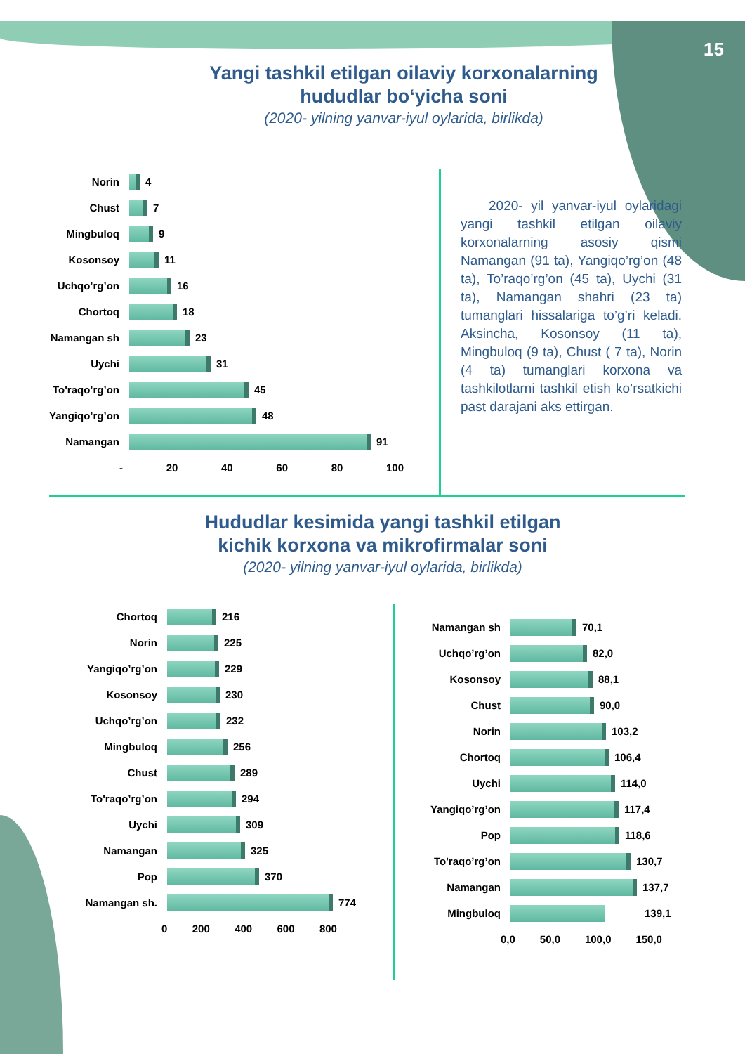15
Yangi tashkil etilgan oilaviy korxonalarning hududlar bo‘yicha soni
(2020- yilning yanvar-iyul oylarida, birlikda)
Norin
4
Chust
7
Mingbuloq
9
Kosonsoy
11
Uchqo’rg’on
16
Chortoq
18
Namangan sh
23
Uychi
31
To'raqo’rg’on
45
Yangiqo’rg’on
48
Namangan
91
- 20 40 60 80 100
2020- yil yanvar-iyul oylaridagi yangi tashkil etilgan oilaviy korxonalarning asosiy qismi Namangan (91 ta), Yangiqo’rg’on (48 ta), To’raqo’rg’on (45 ta), Uychi (31 ta), Namangan shahri (23 ta) tumanglari hissalariga to’g’ri keladi. Aksincha, Kosonsoy (11 ta), Mingbuloq (9 ta), Chust ( 7 ta), Norin (4 ta) tumanglari korxona va tashkilotlarni tashkil etish ko’rsatkichi past darajani aks ettirgan.
Hududlar kesimida yangi tashkil etilgan kichik korxona va mikrofirmalar soni
(2020- yilning yanvar-iyul oylarida, birlikda)
Chortoq
216
Norin
225
Yangiqo’rg’on
229
Kosonsoy
230
Uchqo’rg’on
232
Mingbuloq
256
Chust
289
To'raqo’rg’on
294
Uychi
309
Namangan
325
Pop
370
Namangan sh.
774
0 200 400 600 800
Namangan sh
70,1
Uchqo’rg’on
82,0
Kosonsoy
88,1
Chust
90,0
Norin
103,2
Chortoq
106,4
Uychi
114,0
Yangiqo’rg’on
117,4
Pop
118,6
To'raqo’rg’on
130,7
Namangan
137,7
Mingbuloq
139,1
0,0 50,0 100,0 150,0